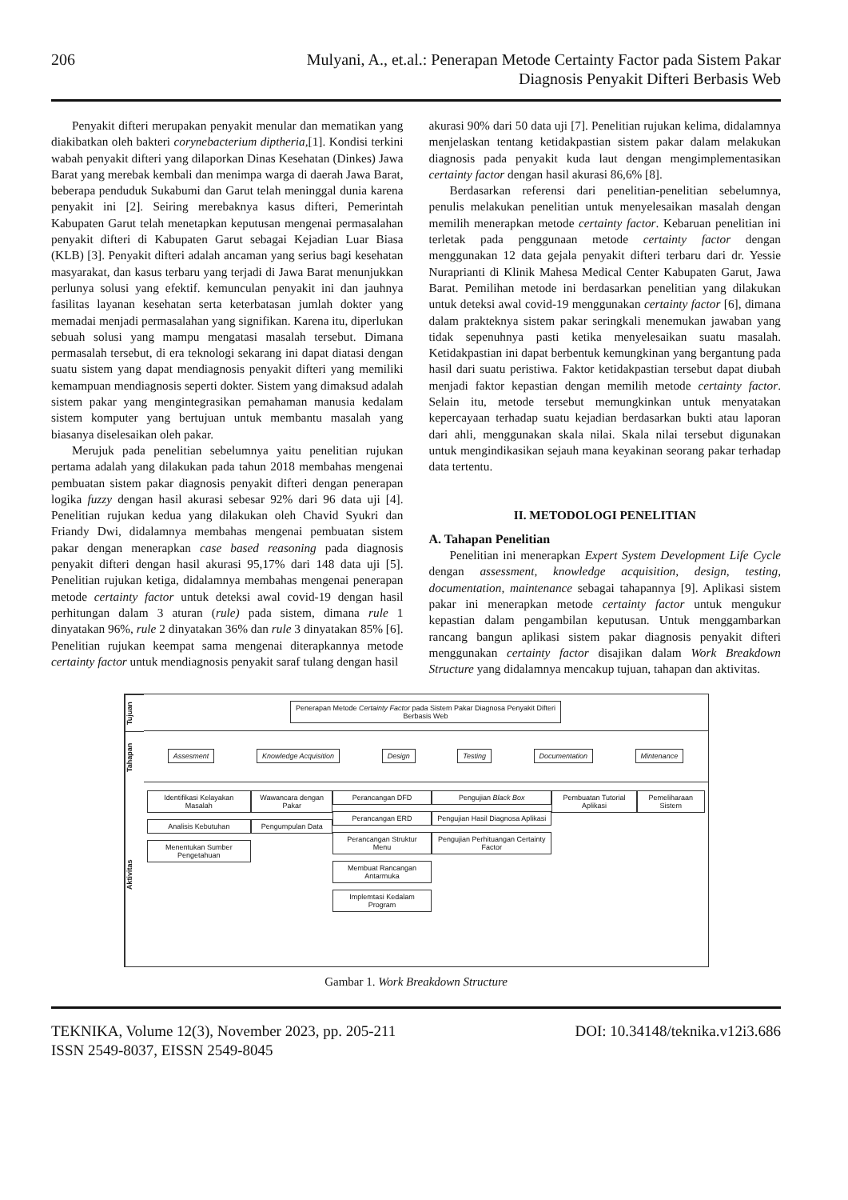206 Mulyani, A., et.al.: Penerapan Metode Certainty Factor pada Sistem Pakar
Diagnosis Penyakit Difteri Berbasis Web
Penyakit difteri merupakan penyakit menular dan mematikan yang diakibatkan oleh bakteri corynebacterium diptheria,[1]. Kondisi terkini wabah penyakit difteri yang dilaporkan Dinas Kesehatan (Dinkes) Jawa Barat yang merebak kembali dan menimpa warga di daerah Jawa Barat, beberapa penduduk Sukabumi dan Garut telah meninggal dunia karena penyakit ini [2]. Seiring merebaknya kasus difteri, Pemerintah Kabupaten Garut telah menetapkan keputusan mengenai permasalahan penyakit difteri di Kabupaten Garut sebagai Kejadian Luar Biasa (KLB) [3]. Penyakit difteri adalah ancaman yang serius bagi kesehatan masyarakat, dan kasus terbaru yang terjadi di Jawa Barat menunjukkan perlunya solusi yang efektif. kemunculan penyakit ini dan jauhnya fasilitas layanan kesehatan serta keterbatasan jumlah dokter yang memadai menjadi permasalahan yang signifikan. Karena itu, diperlukan sebuah solusi yang mampu mengatasi masalah tersebut. Dimana permasalah tersebut, di era teknologi sekarang ini dapat diatasi dengan suatu sistem yang dapat mendiagnosis penyakit difteri yang memiliki kemampuan mendiagnosis seperti dokter. Sistem yang dimaksud adalah sistem pakar yang mengintegrasikan pemahaman manusia kedalam sistem komputer yang bertujuan untuk membantu masalah yang biasanya diselesaikan oleh pakar.
Merujuk pada penelitian sebelumnya yaitu penelitian rujukan pertama adalah yang dilakukan pada tahun 2018 membahas mengenai pembuatan sistem pakar diagnosis penyakit difteri dengan penerapan logika fuzzy dengan hasil akurasi sebesar 92% dari 96 data uji [4]. Penelitian rujukan kedua yang dilakukan oleh Chavid Syukri dan Friandy Dwi, didalamnya membahas mengenai pembuatan sistem pakar dengan menerapkan case based reasoning pada diagnosis penyakit difteri dengan hasil akurasi 95,17% dari 148 data uji [5]. Penelitian rujukan ketiga, didalamnya membahas mengenai penerapan metode certainty factor untuk deteksi awal covid-19 dengan hasil perhitungan dalam 3 aturan (rule) pada sistem, dimana rule 1 dinyatakan 96%, rule 2 dinyatakan 36% dan rule 3 dinyatakan 85% [6]. Penelitian rujukan keempat sama mengenai diterapkannya metode certainty factor untuk mendiagnosis penyakit saraf tulang dengan hasil
akurasi 90% dari 50 data uji [7]. Penelitian rujukan kelima, didalamnya menjelaskan tentang ketidakpastian sistem pakar dalam melakukan diagnosis pada penyakit kuda laut dengan mengimplementasikan certainty factor dengan hasil akurasi 86,6% [8].
Berdasarkan referensi dari penelitian-penelitian sebelumnya, penulis melakukan penelitian untuk menyelesaikan masalah dengan memilih menerapkan metode certainty factor. Kebaruan penelitian ini terletak pada penggunaan metode certainty factor dengan menggunakan 12 data gejala penyakit difteri terbaru dari dr. Yessie Nuraprianti di Klinik Mahesa Medical Center Kabupaten Garut, Jawa Barat. Pemilihan metode ini berdasarkan penelitian yang dilakukan untuk deteksi awal covid-19 menggunakan certainty factor [6], dimana dalam prakteknya sistem pakar seringkali menemukan jawaban yang tidak sepenuhnya pasti ketika menyelesaikan suatu masalah. Ketidakpastian ini dapat berbentuk kemungkinan yang bergantung pada hasil dari suatu peristiwa. Faktor ketidakpastian tersebut dapat diubah menjadi faktor kepastian dengan memilih metode certainty factor. Selain itu, metode tersebut memungkinkan untuk menyatakan kepercayaan terhadap suatu kejadian berdasarkan bukti atau laporan dari ahli, menggunakan skala nilai. Skala nilai tersebut digunakan untuk mengindikasikan sejauh mana keyakinan seorang pakar terhadap data tertentu.
II. METODOLOGI PENELITIAN
A. Tahapan Penelitian
Penelitian ini menerapkan Expert System Development Life Cycle dengan assessment, knowledge acquisition, design, testing, documentation, maintenance sebagai tahapannya [9]. Aplikasi sistem pakar ini menerapkan metode certainty factor untuk mengukur kepastian dalam pengambilan keputusan. Untuk menggambarkan rancang bangun aplikasi sistem pakar diagnosis penyakit difteri menggunakan certainty factor disajikan dalam Work Breakdown Structure yang didalamnya mencakup tujuan, tahapan dan aktivitas.
Tujuan
Penerapan Metode Certainty Factor pada Sistem Pakar Diagnosa Penyakit Difteri
Berbasis Web
Tahapan
Assesment Knowledge Acquisition Design Testing Documentation Mintenance
Aktivitas
Identifikasi Kelayakan Masalah
Analisis Kebutuhan
Menentukan Sumber Pengetahuan
Wawancara dengan Pakar
Pengumpulan Data
Perancangan DFD
Perancangan ERD
Perancangan Struktur Menu
Membuat Rancangan Antarmuka
Implemtasi Kedalam Program
Pengujian Black Box
Pengujian Hasil Diagnosa Aplikasi
Pengujian Perhituangan Certainty Factor
Pembuatan Tutorial Aplikasi Pemeliharaan Sistem
Gambar 1. Work Breakdown Structure
TEKNIKA, Volume 12(3), November 2023, pp. 205-211
ISSN 2549-8037, EISSN 2549-8045
DOI: 10.34148/teknika.v12i3.686